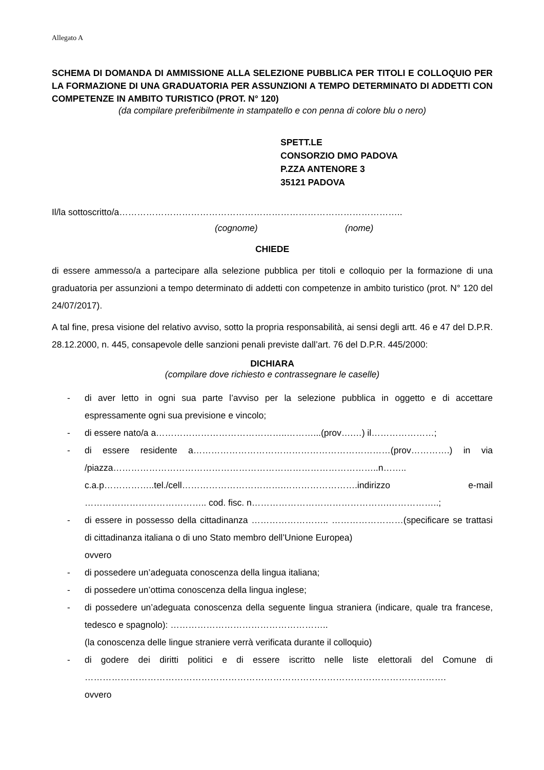Allegato A
SCHEMA DI DOMANDA DI AMMISSIONE ALLA SELEZIONE PUBBLICA PER TITOLI E COLLOQUIO PER LA FORMAZIONE DI UNA GRADUATORIA PER ASSUNZIONI A TEMPO DETERMINATO DI ADDETTI CON COMPETENZE IN AMBITO TURISTICO (PROT. N° 120)
(da compilare preferibilmente in stampatello e con penna di colore blu o nero)
SPETT.LE
CONSORZIO DMO PADOVA
P.ZZA ANTENORE 3
35121 PADOVA
Il/la sottoscritto/a…………………………………………………………………………………..
(cognome) (nome)
CHIEDE
di essere ammesso/a a partecipare alla selezione pubblica per titoli e colloquio per la formazione di una graduatoria per assunzioni a tempo determinato di addetti con competenze in ambito turistico (prot. N° 120 del 24/07/2017).
A tal fine, presa visione del relativo avviso, sotto la propria responsabilità, ai sensi degli artt. 46 e 47 del D.P.R. 28.12.2000, n. 445, consapevole delle sanzioni penali previste dall’art. 76 del D.P.R. 445/2000:
DICHIARA
(compilare dove richiesto e contrassegnare le caselle)
- di aver letto in ogni sua parte l’avviso per la selezione pubblica in oggetto e di accettare espressamente ogni sua previsione e vincolo;
- di essere nato/a a……………………………………..………...(prov….…) il…………………;
- di essere residente a…………………………………………………………(prov………….) in via /piazza……………………………………………………………………………..n…….. c.a.p……………..tel./cell…………………………….…………………….indirizzo e-mail ………………………………….. cod. fisc. n……………………………………….……………..;
- di essere in possesso della cittadinanza …………………….. ……………………(specificare se trattasi di cittadinanza italiana o di uno Stato membro dell’Unione Europea)
ovvero
- di possedere un’adeguata conoscenza della lingua italiana;
- di possedere un’ottima conoscenza della lingua inglese;
- di possedere un’adeguata conoscenza della seguente lingua straniera (indicare, quale tra francese, tedesco e spagnolo): ……………………………………………..
(la conoscenza delle lingue straniere verrà verificata durante il colloquio)
- di godere dei diritti politici e di essere iscritto nelle liste elettorali del Comune di ………………………………………………………………………………………………………….
ovvero